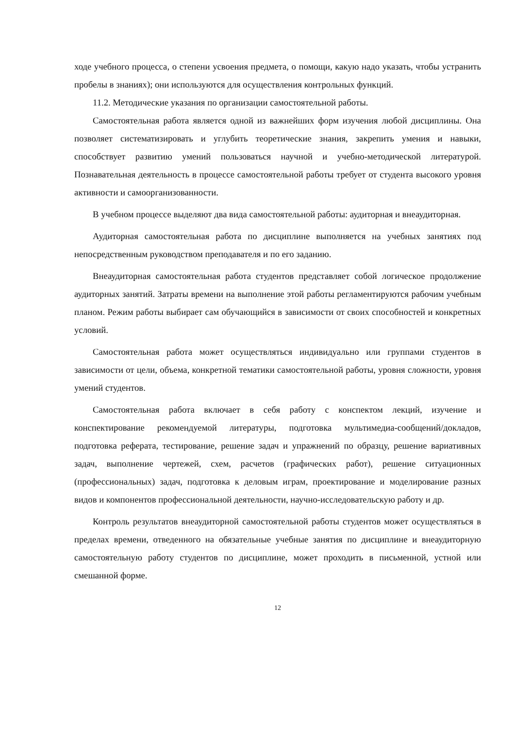ходе учебного процесса, о степени усвоения предмета, о помощи, какую надо указать, чтобы устранить пробелы в знаниях); они используются для осуществления контрольных функций.
11.2. Методические указания по организации самостоятельной работы.
Самостоятельная работа является одной из важнейших форм изучения любой дисциплины. Она позволяет систематизировать и углубить теоретические знания, закрепить умения и навыки, способствует развитию умений пользоваться научной и учебно-методической литературой. Познавательная деятельность в процессе самостоятельной работы требует от студента высокого уровня активности и самоорганизованности.
В учебном процессе выделяют два вида самостоятельной работы: аудиторная и внеаудиторная.
Аудиторная самостоятельная работа по дисциплине выполняется на учебных занятиях под непосредственным руководством преподавателя и по его заданию.
Внеаудиторная самостоятельная работа студентов представляет собой логическое продолжение аудиторных занятий. Затраты времени на выполнение этой работы регламентируются рабочим учебным планом. Режим работы выбирает сам обучающийся в зависимости от своих способностей и конкретных условий.
Самостоятельная работа может осуществляться индивидуально или группами студентов в зависимости от цели, объема, конкретной тематики самостоятельной работы, уровня сложности, уровня умений студентов.
Самостоятельная работа включает в себя работу с конспектом лекций, изучение и конспектирование рекомендуемой литературы, подготовка мультимедиа-сообщений/докладов, подготовка реферата, тестирование, решение задач и упражнений по образцу, решение вариативных задач, выполнение чертежей, схем, расчетов (графических работ), решение ситуационных (профессиональных) задач, подготовка к деловым играм, проектирование и моделирование разных видов и компонентов профессиональной деятельности, научно-исследовательскую работу и др.
Контроль результатов внеаудиторной самостоятельной работы студентов может осуществляться в пределах времени, отведенного на обязательные учебные занятия по дисциплине и внеаудиторную самостоятельную работу студентов по дисциплине, может проходить в письменной, устной или смешанной форме.
12